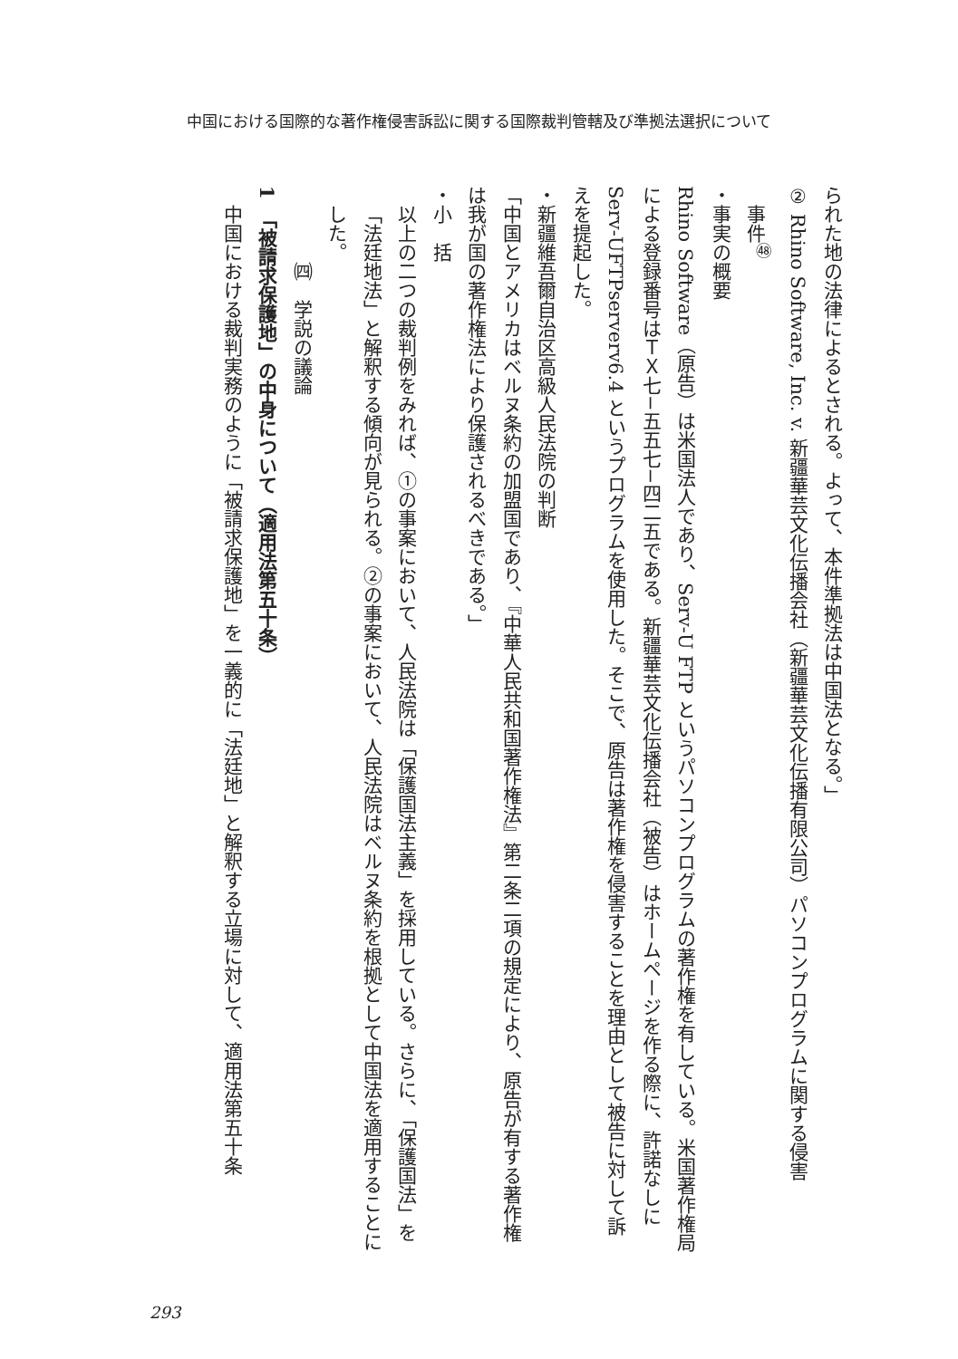中国における国際的な著作権侵害訴訟に関する国際裁判管轄及び準拠法選択について
られた地の法律によるとされる。よって、本件準拠法は中国法となる。」
② Rhino Software, Inc. v. 新疆華芸文化伝播会社（新疆華芸文化伝播有限公司）パソコンプログラムに関する侵害
事件<sup>㊽</sup>
・事実の概要
Rhino Software（原告）は米国法人であり、Serv-U FTP というパソコンプログラムの著作権を有している。米国著作権局による登録番号はＴＸ七−五五七−四二五である。新疆華芸文化伝播会社（被告）はホームページを作る際に、許諾なしに Serv-UFTPserverv6.4 というプログラムを使用した。そこで、原告は著作権を侵害することを理由として被告に対して訴えを提起した。
・新疆維吾爾自治区高級人民法院の判断
「中国とアメリカはベルヌ条約の加盟国であり、『中華人民共和国著作権法』第二条二項の規定により、原告が有する著作権は我が国の著作権法により保護されるべきである。」
・小　括
以上の二つの裁判例をみれば、①の事案において、人民法院は「保護国法主義」を採用している。さらに、「保護国法」を「法廷地法」と解釈する傾向が見られる。②の事案において、人民法院はベルヌ条約を根拠として中国法を適用することにした。
㈣　学説の議論
1　「被請求保護地」の中身について（適用法第五十条）
中国における裁判実務のように「被請求保護地」を一義的に「法廷地」と解釈する立場に対して、適用法第五十条
293